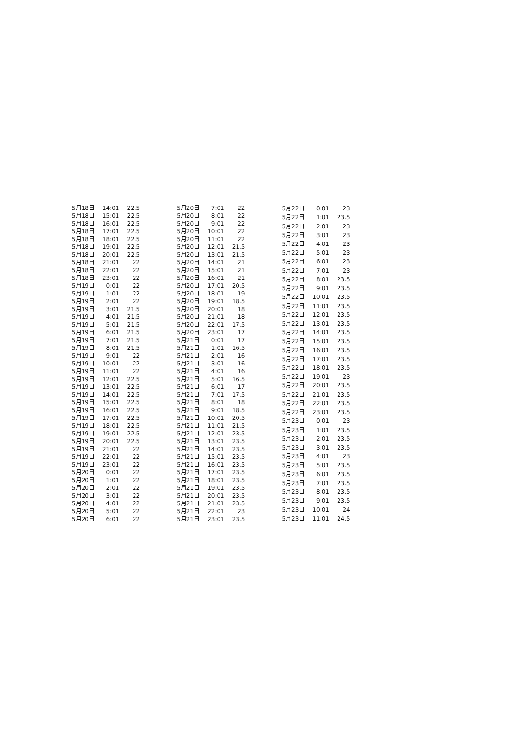| 5月18日 | 14:01 | 22.5 |
| 5月18日 | 15:01 | 22.5 |
| 5月18日 | 16:01 | 22.5 |
| 5月18日 | 17:01 | 22.5 |
| 5月18日 | 18:01 | 22.5 |
| 5月18日 | 19:01 | 22.5 |
| 5月18日 | 20:01 | 22.5 |
| 5月18日 | 21:01 | 22 |
| 5月18日 | 22:01 | 22 |
| 5月18日 | 23:01 | 22 |
| 5月19日 | 0:01 | 22 |
| 5月19日 | 1:01 | 22 |
| 5月19日 | 2:01 | 22 |
| 5月19日 | 3:01 | 21.5 |
| 5月19日 | 4:01 | 21.5 |
| 5月19日 | 5:01 | 21.5 |
| 5月19日 | 6:01 | 21.5 |
| 5月19日 | 7:01 | 21.5 |
| 5月19日 | 8:01 | 21.5 |
| 5月19日 | 9:01 | 22 |
| 5月19日 | 10:01 | 22 |
| 5月19日 | 11:01 | 22 |
| 5月19日 | 12:01 | 22.5 |
| 5月19日 | 13:01 | 22.5 |
| 5月19日 | 14:01 | 22.5 |
| 5月19日 | 15:01 | 22.5 |
| 5月19日 | 16:01 | 22.5 |
| 5月19日 | 17:01 | 22.5 |
| 5月19日 | 18:01 | 22.5 |
| 5月19日 | 19:01 | 22.5 |
| 5月19日 | 20:01 | 22.5 |
| 5月19日 | 21:01 | 22 |
| 5月19日 | 22:01 | 22 |
| 5月19日 | 23:01 | 22 |
| 5月20日 | 0:01 | 22 |
| 5月20日 | 1:01 | 22 |
| 5月20日 | 2:01 | 22 |
| 5月20日 | 3:01 | 22 |
| 5月20日 | 4:01 | 22 |
| 5月20日 | 5:01 | 22 |
| 5月20日 | 6:01 | 22 |
| 5月20日 | 7:01 | 22 |
| 5月20日 | 8:01 | 22 |
| 5月20日 | 9:01 | 22 |
| 5月20日 | 10:01 | 22 |
| 5月20日 | 11:01 | 22 |
| 5月20日 | 12:01 | 21.5 |
| 5月20日 | 13:01 | 21.5 |
| 5月20日 | 14:01 | 21 |
| 5月20日 | 15:01 | 21 |
| 5月20日 | 16:01 | 21 |
| 5月20日 | 17:01 | 20.5 |
| 5月20日 | 18:01 | 19 |
| 5月20日 | 19:01 | 18.5 |
| 5月20日 | 20:01 | 18 |
| 5月20日 | 21:01 | 18 |
| 5月20日 | 22:01 | 17.5 |
| 5月20日 | 23:01 | 17 |
| 5月21日 | 0:01 | 17 |
| 5月21日 | 1:01 | 16.5 |
| 5月21日 | 2:01 | 16 |
| 5月21日 | 3:01 | 16 |
| 5月21日 | 4:01 | 16 |
| 5月21日 | 5:01 | 16.5 |
| 5月21日 | 6:01 | 17 |
| 5月21日 | 7:01 | 17.5 |
| 5月21日 | 8:01 | 18 |
| 5月21日 | 9:01 | 18.5 |
| 5月21日 | 10:01 | 20.5 |
| 5月21日 | 11:01 | 21.5 |
| 5月21日 | 12:01 | 23.5 |
| 5月21日 | 13:01 | 23.5 |
| 5月21日 | 14:01 | 23.5 |
| 5月21日 | 15:01 | 23.5 |
| 5月21日 | 16:01 | 23.5 |
| 5月21日 | 17:01 | 23.5 |
| 5月21日 | 18:01 | 23.5 |
| 5月21日 | 19:01 | 23.5 |
| 5月21日 | 20:01 | 23.5 |
| 5月21日 | 21:01 | 23.5 |
| 5月21日 | 22:01 | 23 |
| 5月21日 | 23:01 | 23.5 |
| 5月22日 | 0:01 | 23 |
| 5月22日 | 1:01 | 23.5 |
| 5月22日 | 2:01 | 23 |
| 5月22日 | 3:01 | 23 |
| 5月22日 | 4:01 | 23 |
| 5月22日 | 5:01 | 23 |
| 5月22日 | 6:01 | 23 |
| 5月22日 | 7:01 | 23 |
| 5月22日 | 8:01 | 23.5 |
| 5月22日 | 9:01 | 23.5 |
| 5月22日 | 10:01 | 23.5 |
| 5月22日 | 11:01 | 23.5 |
| 5月22日 | 12:01 | 23.5 |
| 5月22日 | 13:01 | 23.5 |
| 5月22日 | 14:01 | 23.5 |
| 5月22日 | 15:01 | 23.5 |
| 5月22日 | 16:01 | 23.5 |
| 5月22日 | 17:01 | 23.5 |
| 5月22日 | 18:01 | 23.5 |
| 5月22日 | 19:01 | 23 |
| 5月22日 | 20:01 | 23.5 |
| 5月22日 | 21:01 | 23.5 |
| 5月22日 | 22:01 | 23.5 |
| 5月22日 | 23:01 | 23.5 |
| 5月23日 | 0:01 | 23 |
| 5月23日 | 1:01 | 23.5 |
| 5月23日 | 2:01 | 23.5 |
| 5月23日 | 3:01 | 23.5 |
| 5月23日 | 4:01 | 23 |
| 5月23日 | 5:01 | 23.5 |
| 5月23日 | 6:01 | 23.5 |
| 5月23日 | 7:01 | 23.5 |
| 5月23日 | 8:01 | 23.5 |
| 5月23日 | 9:01 | 23.5 |
| 5月23日 | 10:01 | 24 |
| 5月23日 | 11:01 | 24.5 |